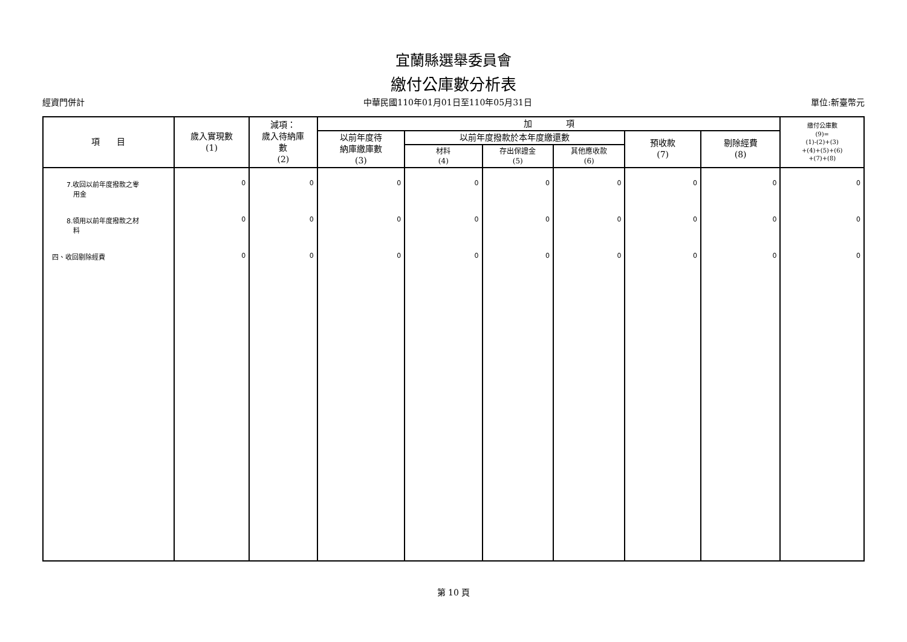宜蘭縣選舉委員會
繳付公庫數分析表
經資門併計 中華民國110年01月01日至110年05月31日 單位:新臺幣元
| 項 目 | 歲入實現數 (1) | 減項： 歲入待納庫 數 (2) | 加 項 | | | | | | 繳付公庫數 (9)= (1)-(2)+(3) +(4)+(5)+(6) +(7)+(8) |
| --- | --- | --- | --- | --- | --- | --- | --- | --- | --- |
| | | | 以前年度待 納庫繳庫數 (3) | 以前年度撥款於本年度繳還數 | | | 預收款 (7) | 剔除經費 (8) | |
| | | | | 材料 (4) | 存出保證金 (5) | 其他應收款 (6) | | | |
| 7.收回以前年度撥款之零 用金 | 0 | 0 | 0 | 0 | 0 | 0 | 0 | 0 | 0 |
| 8.領用以前年度撥款之材 料 | 0 | 0 | 0 | 0 | 0 | 0 | 0 | 0 | 0 |
| 四、收回剔除經費 | 0 | 0 | 0 | 0 | 0 | 0 | 0 | 0 | 0 |
第 10 頁